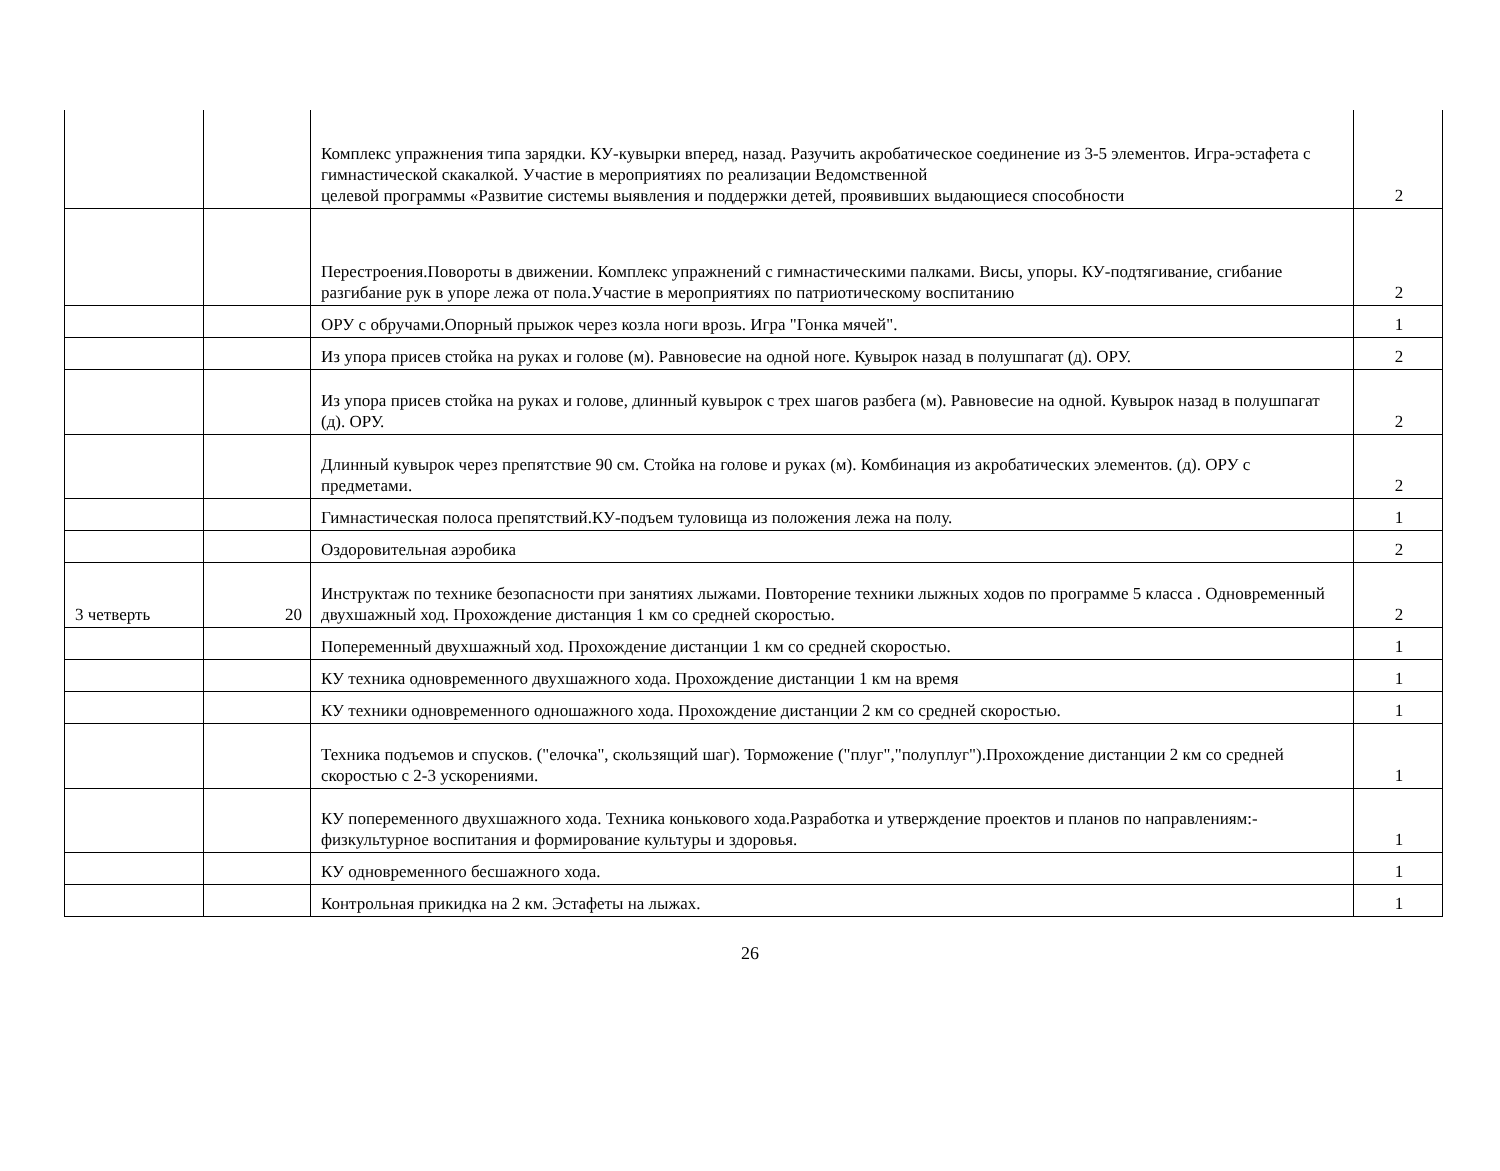| | | Комплекс упражнения типа зарядки. КУ-кувырки вперед, назад. Разучить акробатическое соединение из 3-5 элементов. Игра-эстафета с гимнастической скакалкой. Участие в мероприятиях по реализации Ведомственной целевой программы «Развитие системы выявления и поддержки детей, проявивших выдающиеся способности | 2 |
| | | Перестроения.Повороты в движении. Комплекс упражнений с гимнастическими палками. Висы, упоры. КУ-подтягивание, сгибание разгибание рук в упоре лежа от пола.Участие в мероприятиях по патриотическому воспитанию | 2 |
| | | ОРУ с обручами.Опорный прыжок через козла ноги врозь. Игра "Гонка мячей". | 1 |
| | | Из упора присев стойка на руках и голове (м). Равновесие на одной ноге. Кувырок назад в полушпагат (д). ОРУ. | 2 |
| | | Из упора присев стойка на руках и голове, длинный кувырок с трех шагов разбега (м). Равновесие на одной. Кувырок назад в полушпагат (д). ОРУ. | 2 |
| | | Длинный кувырок через препятствие 90 см. Стойка на голове и руках (м). Комбинация из акробатических элементов. (д). ОРУ с предметами. | 2 |
| | | Гимнастическая полоса препятствий.КУ-подъем туловища из положения лежа на полу. | 1 |
| | | Оздоровительная аэробика | 2 |
| 3 четверть | 20 | Инструктаж по технике безопасности при занятиях лыжами. Повторение техники лыжных ходов по программе 5 класса . Одновременный двухшажный ход. Прохождение дистанция 1 км со средней скоростью. | 2 |
| | | Попеременный двухшажный ход. Прохождение дистанции 1 км со средней скоростью. | 1 |
| | | КУ техника одновременного двухшажного хода. Прохождение дистанции 1 км на время | 1 |
| | | КУ техники одновременного одношажного хода. Прохождение дистанции 2 км со средней скоростью. | 1 |
| | | Техника подъемов и спусков. ("елочка", скользящий шаг). Торможение ("плуг","полуплуг").Прохождение дистанции 2 км со средней скоростью с 2-3 ускорениями. | 1 |
| | | КУ попеременного двухшажного хода. Техника конькового хода.Разработка и утверждение проектов и планов по направлениям:- физкультурное воспитания и формирование культуры и здоровья. | 1 |
| | | КУ одновременного бесшажного хода. | 1 |
| | | Контрольная прикидка на 2 км. Эстафеты на лыжах. | 1 |
26